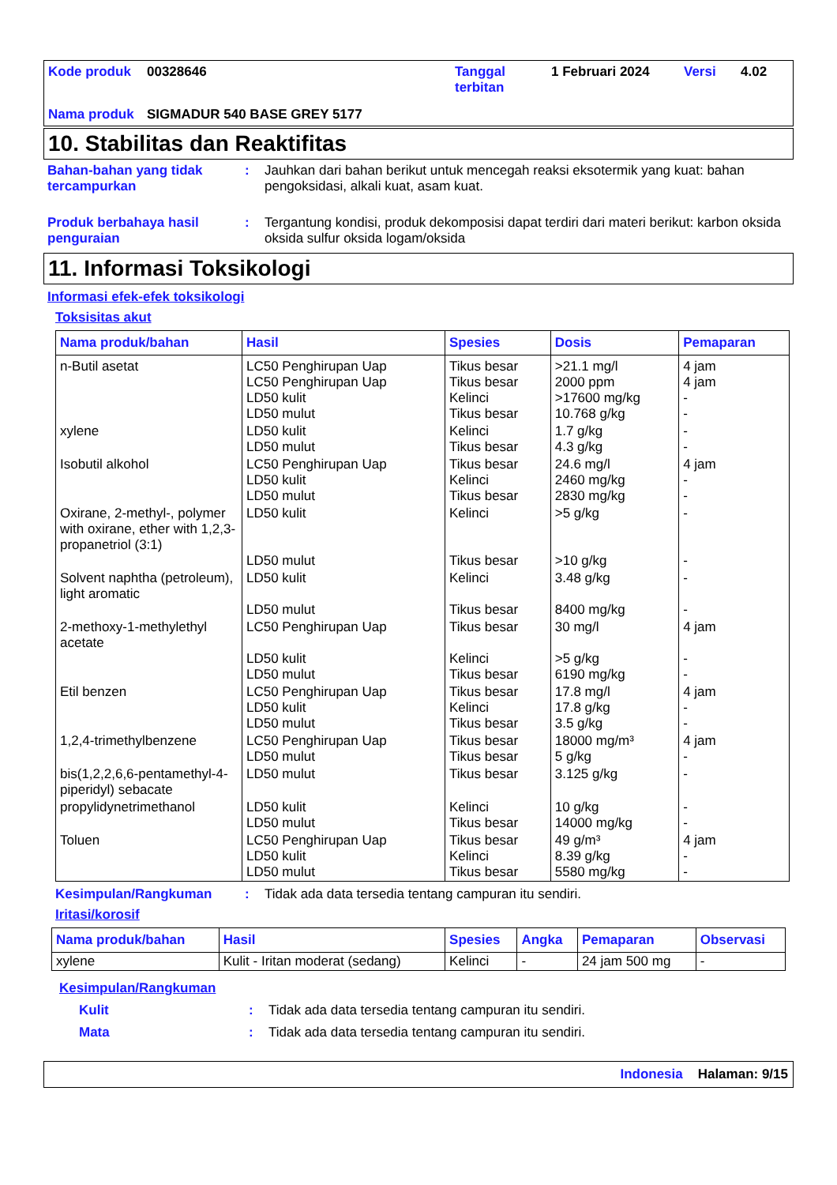Kode produk 00328646 Tanggal terbitan 1 Februari 2024 Versi 4.02 Nama produk SIGMADUR 540 BASE GREY 5177
10. Stabilitas dan Reaktifitas
Bahan-bahan yang tidak tercampurkan: Jauhkan dari bahan berikut untuk mencegah reaksi eksotermik yang kuat: bahan pengoksidasi, alkali kuat, asam kuat.
Produk berbahaya hasil penguraian: Tergantung kondisi, produk dekomposisi dapat terdiri dari materi berikut: karbon oksida oksida sulfur oksida logam/oksida
11. Informasi Toksikologi
Informasi efek-efek toksikologi
Toksisitas akut
| Nama produk/bahan | Hasil | Spesies | Dosis | Pemaparan |
| --- | --- | --- | --- | --- |
| n-Butil asetat | LC50 Penghirupan Uap LC50 Penghirupan Uap LD50 kulit LD50 mulut | Tikus besar Tikus besar Kelinci Tikus besar | >21.1 mg/l 2000 ppm >17600 mg/kg 10.768 g/kg | 4 jam 4 jam - - |
| xylene | LD50 kulit LD50 mulut | Kelinci Tikus besar | 1.7 g/kg 4.3 g/kg | - - |
| Isobutil alkohol | LC50 Penghirupan Uap LD50 kulit LD50 mulut | Tikus besar Kelinci Tikus besar | 24.6 mg/l 2460 mg/kg 2830 mg/kg | 4 jam - - |
| Oxirane, 2-methyl-, polymer with oxirane, ether with 1,2,3-propanetriol (3:1) | LD50 kulit LD50 mulut | Kelinci Tikus besar | >5 g/kg >10 g/kg | - - |
| Solvent naphtha (petroleum), light aromatic | LD50 kulit LD50 mulut | Kelinci Tikus besar | 3.48 g/kg 8400 mg/kg | - - |
| 2-methoxy-1-methylethyl acetate | LC50 Penghirupan Uap LD50 kulit LD50 mulut | Tikus besar Kelinci Tikus besar | 30 mg/l >5 g/kg 6190 mg/kg | 4 jam - - |
| Etil benzen | LC50 Penghirupan Uap LD50 kulit LD50 mulut | Tikus besar Kelinci Tikus besar | 17.8 mg/l 17.8 g/kg 3.5 g/kg | 4 jam - - |
| 1,2,4-trimethylbenzene | LC50 Penghirupan Uap LD50 mulut | Tikus besar Tikus besar | 18000 mg/m³ 5 g/kg | 4 jam - |
| bis(1,2,2,6,6-pentamethyl-4-piperidyl) sebacate | LD50 mulut | Tikus besar | 3.125 g/kg | - |
| propylidynetrimethanol | LD50 kulit LD50 mulut | Kelinci Tikus besar | 10 g/kg 14000 mg/kg | - - |
| Toluen | LC50 Penghirupan Uap LD50 kulit LD50 mulut | Tikus besar Kelinci Tikus besar | 49 g/m³ 8.39 g/kg 5580 mg/kg | 4 jam - - |
Kesimpulan/Rangkuman: Tidak ada data tersedia tentang campuran itu sendiri.
Iritasi/korosif
| Nama produk/bahan | Hasil | Spesies | Angka | Pemaparan | Observasi |
| --- | --- | --- | --- | --- | --- |
| xylene | Kulit - Iritan moderat (sedang) | Kelinci | - | 24 jam 500 mg | - |
Kesimpulan/Rangkuman
Kulit: Tidak ada data tersedia tentang campuran itu sendiri.
Mata: Tidak ada data tersedia tentang campuran itu sendiri.
Indonesia Halaman: 9/15